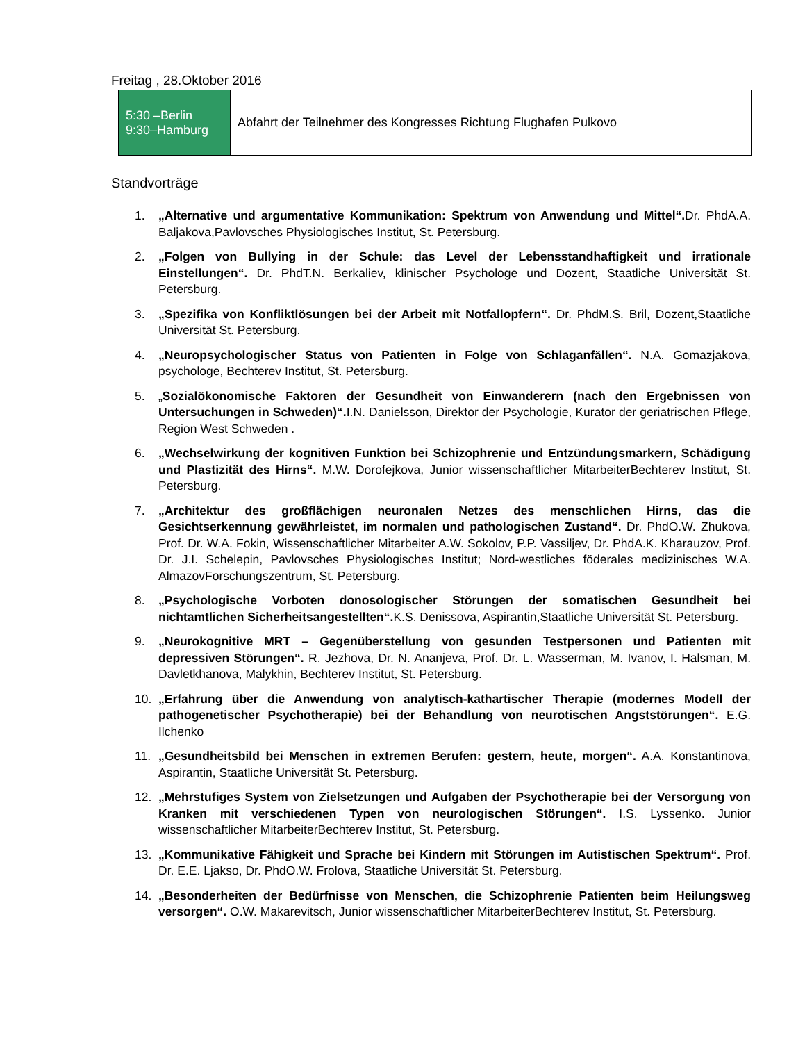Freitag , 28.Oktober 2016
| 5:30 –Berlin 9:30–Hamburg | Abfahrt der Teilnehmer des Kongresses Richtung Flughafen Pulkovo |
Standvorträge
1. „Alternative und argumentative Kommunikation: Spektrum von Anwendung und Mittel“. Dr. PhdA.A. Baljakova,Pavlovsches Physiologisches Institut, St. Petersburg.
2. „Folgen von Bullying in der Schule: das Level der Lebensstandhaftigkeit und irrationale Einstellungen“. Dr. PhdT.N. Berkaliev, klinischer Psychologe und Dozent, Staatliche Universität St. Petersburg.
3. „Spezifika von Konfliktlösungen bei der Arbeit mit Notfallopfern“. Dr. PhdM.S. Bril, Dozent,Staatliche Universität St. Petersburg.
4. „Neuropsychologischer Status von Patienten in Folge von Schlaganfällen“. N.A. Gomazjakova, psychologe, Bechterev Institut, St. Petersburg.
5. „Sozialökonomische Faktoren der Gesundheit von Einwanderern (nach den Ergebnissen von Untersuchungen in Schweden)“. I.N. Danielsson, Direktor der Psychologie, Kurator der geriatrischen Pflege, Region West Schweden .
6. „Wechselwirkung der kognitiven Funktion bei Schizophrenie und Entzündungsmarkern, Schädigung und Plastizität des Hirns“. M.W. Dorofejkova, Junior wissenschaftlicher MitarbeiterBechterev Institut, St. Petersburg.
7. „Architektur des großflächigen neuronalen Netzes des menschlichen Hirns, das die Gesichtserkennung gewährleistet, im normalen und pathologischen Zustand“. Dr. PhdO.W. Zhukova, Prof. Dr. W.A. Fokin, Wissenschaftlicher Mitarbeiter A.W. Sokolov, P.P. Vassiljev, Dr. PhdA.K. Kharauzov, Prof. Dr. J.I. Schelepin, Pavlovsches Physiologisches Institut; Nord-westliches föderales medizinisches W.A. AlmazovForschungszentrum, St. Petersburg.
8. „Psychologische Vorboten donosologischer Störungen der somatischen Gesundheit bei nichtamtlichen Sicherheitsangestellten“. K.S. Denissova, Aspirantin,Staatliche Universität St. Petersburg.
9. „Neurokognitive MRT – Gegenüberstellung von gesunden Testpersonen und Patienten mit depressiven Störungen“. R. Jezhova, Dr. N. Ananjeva, Prof. Dr. L. Wasserman, M. Ivanov, I. Halsman, M. Davletkhanova, Malykhin, Bechterev Institut, St. Petersburg.
10. „Erfahrung über die Anwendung von analytisch-kathartischer Therapie (modernes Modell der pathogenetischer Psychotherapie) bei der Behandlung von neurotischen Angststörungen“. E.G. Ilchenko
11. „Gesundheitsbild bei Menschen in extremen Berufen: gestern, heute, morgen“. A.A. Konstantinova, Aspirantin, Staatliche Universität St. Petersburg.
12. „Mehrstufiges System von Zielsetzungen und Aufgaben der Psychotherapie bei der Versorgung von Kranken mit verschiedenen Typen von neurologischen Störungen“. I.S. Lyssenko. Junior wissenschaftlicher MitarbeiterBechterev Institut, St. Petersburg.
13. „Kommunikative Fähigkeit und Sprache bei Kindern mit Störungen im Autistischen Spektrum“. Prof. Dr. E.E. Ljakso, Dr. PhdO.W. Frolova, Staatliche Universität St. Petersburg.
14. „Besonderheiten der Bedürfnisse von Menschen, die Schizophrenie Patienten beim Heilungsweg versorgen“. O.W. Makarevitsch, Junior wissenschaftlicher MitarbeiterBechterev Institut, St. Petersburg.